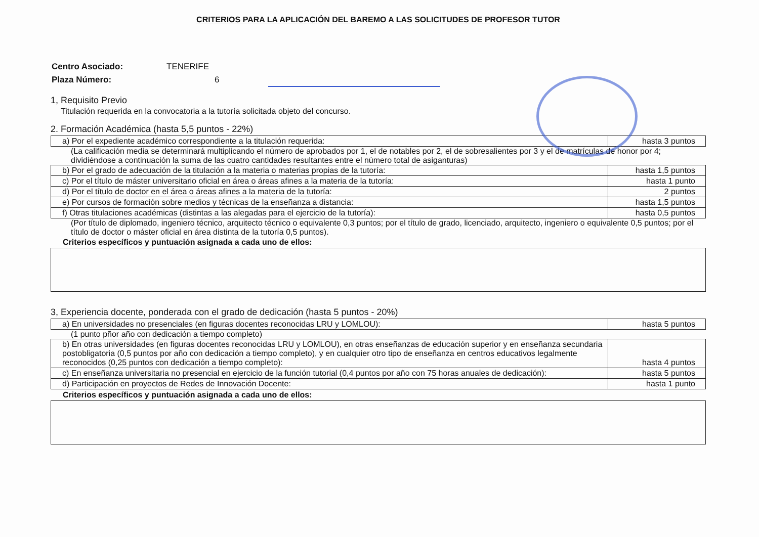CRITERIOS PARA LA APLICACIÓN DEL BAREMO A LAS SOLICITUDES DE PROFESOR TUTOR
| Centro Asociado: | TENERIFE |
| Plaza Número: | 6 |
1, Requisito Previo
Titulación requerida en la convocatoria a la tutoría solicitada objeto del concurso.
2. Formación Académica (hasta 5,5 puntos - 22%)
| a) Por el expediente académico correspondiente a la titulación requerida: | hasta 3 puntos |
(La calificación media se determinará multiplicando el número de aprobados por 1, el de notables por 2, el de sobresalientes por 3 y el de matrículas de honor por 4; dividiéndose a continuación la suma de las cuatro cantidades resultantes entre el número total de asiganturas)
| b) Por el grado de adecuación de la titulación a la materia o materias propias de la tutoría: | hasta 1,5 puntos |
| c) Por el título de máster universitario oficial en área o áreas afines a la materia de la tutoría: | hasta 1 punto |
| d) Por el título de doctor en el área o áreas afines a la materia de la tutoría: | 2 puntos |
| e) Por cursos de formación sobre medios y técnicas de la enseñanza a distancia: | hasta 1,5 puntos |
| f) Otras titulaciones académicas (distintas a las alegadas para el ejercicio de la tutoría): | hasta 0,5 puntos |
(Por título de diplomado, ingeniero técnico, arquitecto técnico o equivalente 0,3 puntos; por el título de grado, licenciado, arquitecto, ingeniero o equivalente 0,5 puntos; por el título de doctor o máster oficial en área distinta de la tutoría 0,5 puntos).
Criterios específicos y puntuación asignada a cada uno de ellos:
3, Experiencia docente, ponderada con el grado de dedicación (hasta 5 puntos - 20%)
| a) En universidades no presenciales (en figuras docentes reconocidas LRU y LOMLOU): | hasta 5 puntos |
(1 punto pñor año con dedicación a tiempo completo)
| b) En otras universidades (en figuras docentes reconocidas LRU y LOMLOU), en otras enseñanzas de educación superior y en enseñanza secundaria postobligatoria (0,5 puntos por año con dedicación a tiempo completo), y en cualquier otro tipo de enseñanza en centros educativos legalmente reconocidos (0,25 puntos con dedicación a tiempo completo): | hasta 4 puntos |
| c) En enseñanza universitaria no presencial en ejercicio de la función tutorial (0,4 puntos por año con 75 horas anuales de dedicación): | hasta 5 puntos |
| d) Participación en proyectos de Redes de Innovación Docente: | hasta 1 punto |
Criterios específicos y puntuación asignada a cada uno de ellos: